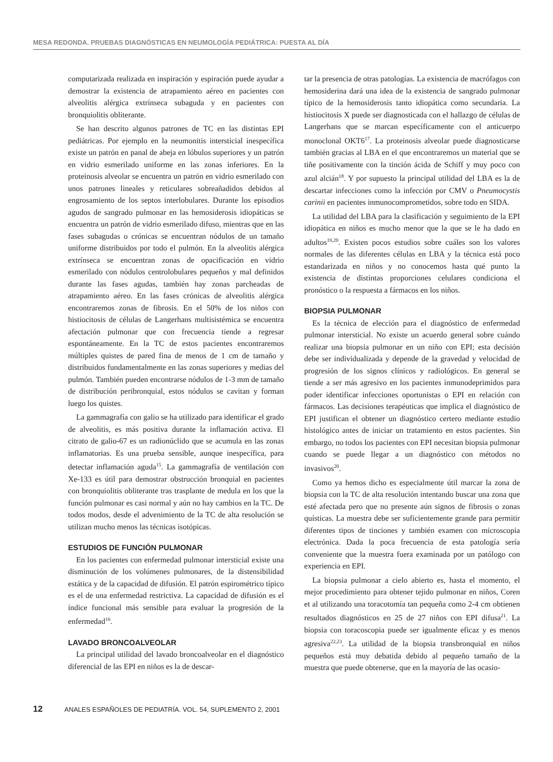MESA REDONDA. PRUEBAS DIAGNÓSTICAS EN NEUMOLOGÍA PEDIÁTRICA: PUESTA AL DÍA
computarizada realizada en inspiración y espiración puede ayudar a demostrar la existencia de atrapamiento aéreo en pacientes con alveolitis alérgica extrínseca subaguda y en pacientes con bronquiolitis obliterante.
Se han descrito algunos patrones de TC en las distintas EPI pediátricas. Por ejemplo en la neumonitis intersticial inespecífica existe un patrón en panal de abeja en lóbulos superiores y un patrón en vidrio esmerilado uniforme en las zonas inferiores. En la proteinosis alveolar se encuentra un patrón en vidrio esmerilado con unos patrones lineales y reticulares sobreañadidos debidos al engrosamiento de los septos interlobulares. Durante los episodios agudos de sangrado pulmonar en las hemosiderosis idiopáticas se encuentra un patrón de vidrio esmerilado difuso, mientras que en las fases subagudas o crónicas se encuentran nódulos de un tamaño uniforme distribuidos por todo el pulmón. En la alveolitis alérgica extrínseca se encuentran zonas de opacificación en vidrio esmerilado con nódulos centrolobulares pequeños y mal definidos durante las fases agudas, también hay zonas parcheadas de atrapamiento aéreo. En las fases crónicas de alveolitis alérgica encontraremos zonas de fibrosis. En el 50% de los niños con histiocitosis de células de Langerhans multisistémica se encuentra afectación pulmonar que con frecuencia tiende a regresar espontáneamente. En la TC de estos pacientes encontraremos múltiples quistes de pared fina de menos de 1 cm de tamaño y distribuidos fundamentalmente en las zonas superiores y medias del pulmón. También pueden encontrarse nódulos de 1-3 mm de tamaño de distribución peribronquial, estos nódulos se cavitan y forman luego los quistes.
La gammagrafía con galio se ha utilizado para identificar el grado de alveolitis, es más positiva durante la inflamación activa. El citrato de galio-67 es un radionúclido que se acumula en las zonas inflamatorias. Es una prueba sensible, aunque inespecífica, para detectar inflamación aguda<sup>15</sup>. La gammagrafía de ventilación con Xe-133 es útil para demostrar obstrucción bronquial en pacientes con bronquiolitis obliterante tras trasplante de medula en los que la función pulmonar es casi normal y aún no hay cambios en la TC. De todos modos, desde el advenimiento de la TC de alta resolución se utilizan mucho menos las técnicas isotópicas.
ESTUDIOS DE FUNCIÓN PULMONAR
En los pacientes con enfermedad pulmonar intersticial existe una disminución de los volúmenes pulmonares, de la distensibilidad estática y de la capacidad de difusión. El patrón espirométrico típico es el de una enfermedad restrictiva. La capacidad de difusión es el índice funcional más sensible para evaluar la progresión de la enfermedad<sup>16</sup>.
LAVADO BRONCOALVEOLAR
La principal utilidad del lavado broncoalveolar en el diagnóstico diferencial de las EPI en niños es la de descar-
tar la presencia de otras patologías. La existencia de macrófagos con hemosiderina dará una idea de la existencia de sangrado pulmonar típico de la hemosiderosis tanto idiopática como secundaria. La histiocitosis X puede ser diagnosticada con el hallazgo de células de Langerhans que se marcan específicamente con el anticuerpo monoclonal OKT6<sup>17</sup>. La proteinosis alveolar puede diagnosticarse también gracias al LBA en el que encontraremos un material que se tiñe positivamente con la tinción ácida de Schiff y muy poco con azul alcián<sup>18</sup>. Y por supuesto la principal utilidad del LBA es la de descartar infecciones como la infección por CMV o Pneumocystis carinii en pacientes inmunocomprometidos, sobre todo en SIDA.
La utilidad del LBA para la clasificación y seguimiento de la EPI idiopática en niños es mucho menor que la que se le ha dado en adultos<sup>19,20</sup>. Existen pocos estudios sobre cuáles son los valores normales de las diferentes células en LBA y la técnica está poco estandarizada en niños y no conocemos hasta qué punto la existencia de distintas proporciones celulares condiciona el pronóstico o la respuesta a fármacos en los niños.
BIOPSIA PULMONAR
Es la técnica de elección para el diagnóstico de enfermedad pulmonar intersticial. No existe un acuerdo general sobre cuándo realizar una biopsia pulmonar en un niño con EPI; esta decisión debe ser individualizada y depende de la gravedad y velocidad de progresión de los signos clínicos y radiológicos. En general se tiende a ser más agresivo en los pacientes inmunodeprimidos para poder identificar infecciones oportunistas o EPI en relación con fármacos. Las decisiones terapéuticas que implica el diagnóstico de EPI justifican el obtener un diagnóstico certero mediante estudio histológico antes de iniciar un tratamiento en estos pacientes. Sin embargo, no todos los pacientes con EPI necesitan biopsia pulmonar cuando se puede llegar a un diagnóstico con métodos no invasivos<sup>20</sup>.
Como ya hemos dicho es especialmente útil marcar la zona de biopsia con la TC de alta resolución intentando buscar una zona que esté afectada pero que no presente aún signos de fibrosis o zonas quísticas. La muestra debe ser suficientemente grande para permitir diferentes tipos de tinciones y también examen con microscopia electrónica. Dada la poca frecuencia de esta patología sería conveniente que la muestra fuera examinada por un patólogo con experiencia en EPI.
La biopsia pulmonar a cielo abierto es, hasta el momento, el mejor procedimiento para obtener tejido pulmonar en niños, Coren et al utilizando una toracotomía tan pequeña como 2-4 cm obtienen resultados diagnósticos en 25 de 27 niños con EPI difusa<sup>21</sup>. La biopsia con toracoscopia puede ser igualmente eficaz y es menos agresiva<sup>22,23</sup>. La utilidad de la biopsia transbronquial en niños pequeños está muy debatida debido al pequeño tamaño de la muestra que puede obtenerse, que en la mayoría de las ocasio-
12 ANALES ESPAÑOLES DE PEDIATRÍA. VOL. 54, SUPLEMENTO 2, 2001